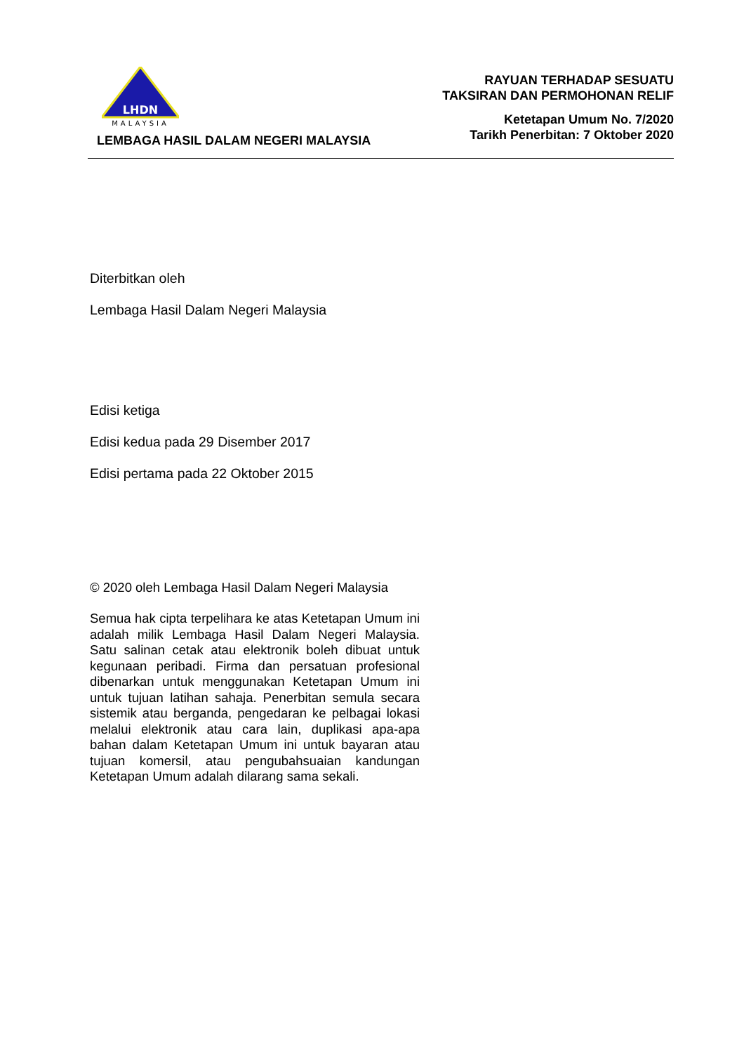LHDN
MALAYSIA
LEMBAGA HASIL DALAM NEGERI MALAYSIA
RAYUAN TERHADAP SESUATU
TAKSIRAN DAN PERMOHONAN RELIF
Ketetapan Umum No. 7/2020
Tarikh Penerbitan: 7 Oktober 2020
Diterbitkan oleh
Lembaga Hasil Dalam Negeri Malaysia
Edisi ketiga
Edisi kedua pada 29 Disember 2017
Edisi pertama pada 22 Oktober 2015
© 2020 oleh Lembaga Hasil Dalam Negeri Malaysia
Semua hak cipta terpelihara ke atas Ketetapan Umum ini adalah milik Lembaga Hasil Dalam Negeri Malaysia. Satu salinan cetak atau elektronik boleh dibuat untuk kegunaan peribadi. Firma dan persatuan profesional dibenarkan untuk menggunakan Ketetapan Umum ini untuk tujuan latihan sahaja. Penerbitan semula secara sistemik atau berganda, pengedaran ke pelbagai lokasi melalui elektronik atau cara lain, duplikasi apa-apa bahan dalam Ketetapan Umum ini untuk bayaran atau tujuan komersil, atau pengubahsuaian kandungan Ketetapan Umum adalah dilarang sama sekali.